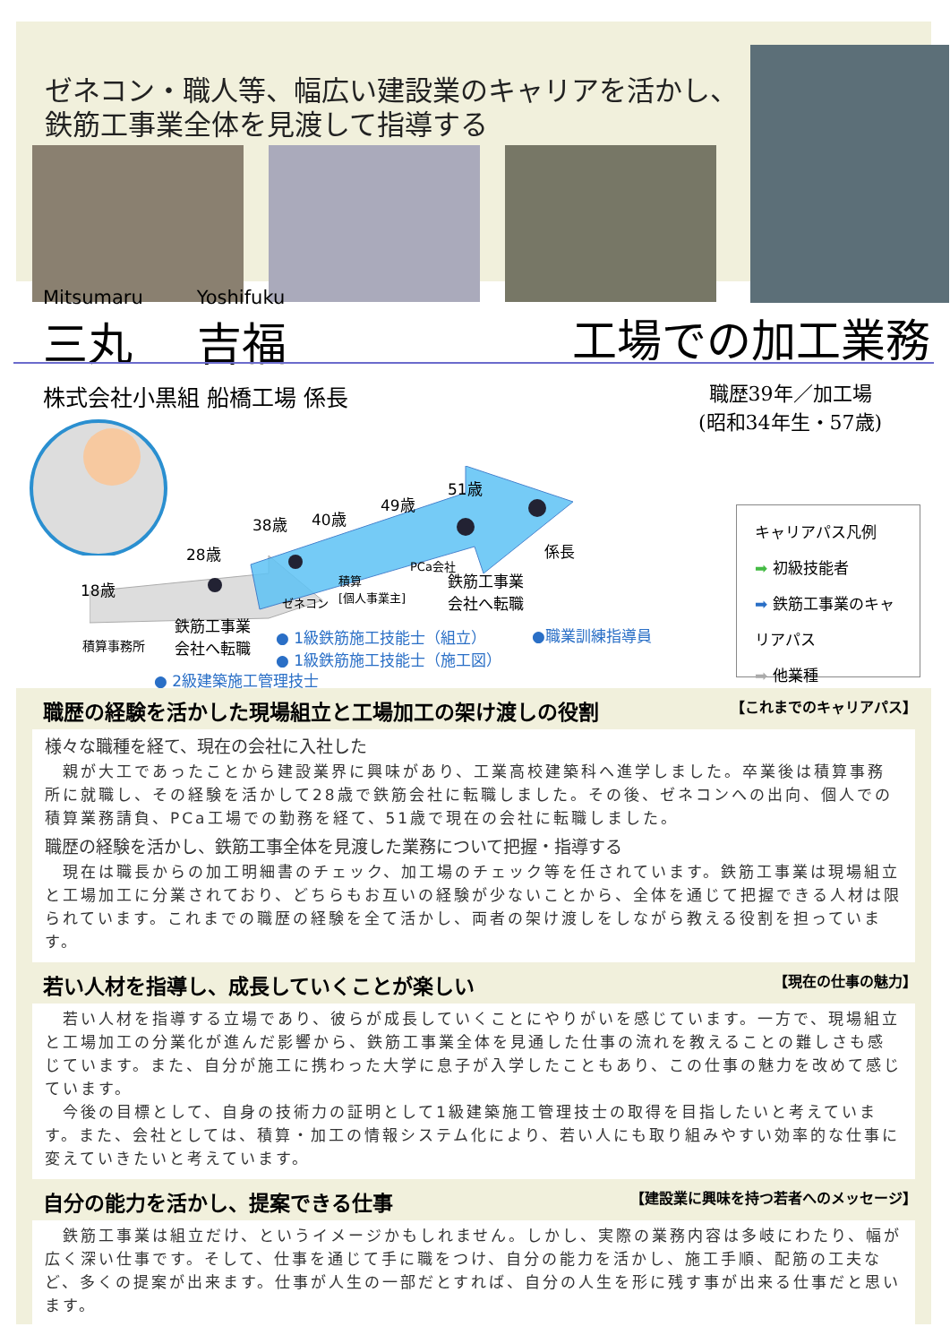ゼネコン・職人等、幅広い建設業のキャリアを活かし、
鉄筋工事業全体を見渡して指導する
Mitsumaru
三丸
Yoshifuku
吉福
工場での加工業務
株式会社小黒組 船橋工場 係長
職歴39年／加工場
(昭和34年生・57歳)
18歳
28歳
38歳 40歳
49歳
51歳
係長
積算事務所
鉄筋工事業
会社へ転職
ゼネコン
積算
[個人事業主]
PCa会社
鉄筋工事業
会社へ転職
● 1級鉄筋施工技能士（組立）
● 1級鉄筋施工技能士（施工図）
●職業訓練指導員
● 2級建築施工管理技士
キャリアパス凡例
➡ 初級技能者
➡ 鉄筋工事業のキャリアパス
➡ 他業種
職歴の経験を活かした現場組立と工場加工の架け渡しの役割 【これまでのキャリアパス】
様々な職種を経て、現在の会社に入社した
　親が大工であったことから建設業界に興味があり、工業高校建築科へ進学しました。卒業後は積算事務所に就職し、その経験を活かして28歳で鉄筋会社に転職しました。その後、ゼネコンへの出向、個人での積算業務請負、PCa工場での勤務を経て、51歳で現在の会社に転職しました。
職歴の経験を活かし、鉄筋工事全体を見渡した業務について把握・指導する
　現在は職長からの加工明細書のチェック、加工場のチェック等を任されています。鉄筋工事業は現場組立と工場加工に分業されており、どちらもお互いの経験が少ないことから、全体を通じて把握できる人材は限られています。これまでの職歴の経験を全て活かし、両者の架け渡しをしながら教える役割を担っています。
若い人材を指導し、成長していくことが楽しい 【現在の仕事の魅力】
　若い人材を指導する立場であり、彼らが成長していくことにやりがいを感じています。一方で、現場組立と工場加工の分業化が進んだ影響から、鉄筋工事業全体を見通した仕事の流れを教えることの難しさも感じています。また、自分が施工に携わった大学に息子が入学したこともあり、この仕事の魅力を改めて感じています。
　今後の目標として、自身の技術力の証明として1級建築施工管理技士の取得を目指したいと考えています。また、会社としては、積算・加工の情報システム化により、若い人にも取り組みやすい効率的な仕事に変えていきたいと考えています。
自分の能力を活かし、提案できる仕事 【建設業に興味を持つ若者へのメッセージ】
　鉄筋工事業は組立だけ、というイメージかもしれません。しかし、実際の業務内容は多岐にわたり、幅が広く深い仕事です。そして、仕事を通じて手に職をつけ、自分の能力を活かし、施工手順、配筋の工夫など、多くの提案が出来ます。仕事が人生の一部だとすれば、自分の人生を形に残す事が出来る仕事だと思います。